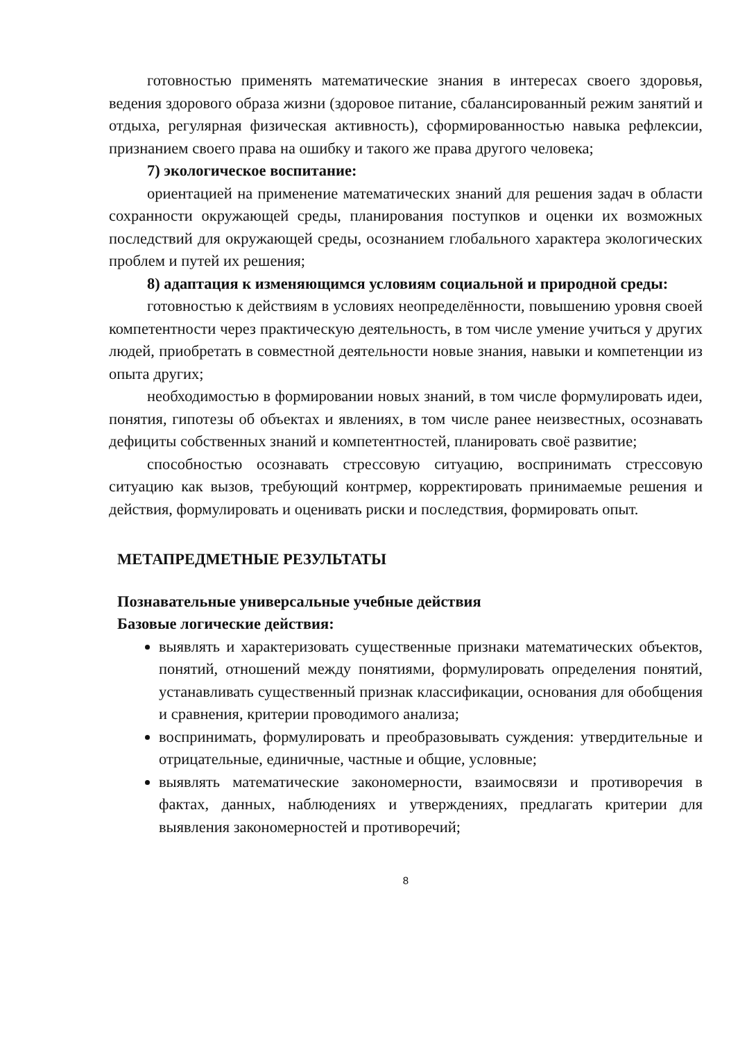готовностью применять математические знания в интересах своего здоровья, ведения здорового образа жизни (здоровое питание, сбалансированный режим занятий и отдыха, регулярная физическая активность), сформированностью навыка рефлексии, признанием своего права на ошибку и такого же права другого человека;
7) экологическое воспитание:
ориентацией на применение математических знаний для решения задач в области сохранности окружающей среды, планирования поступков и оценки их возможных последствий для окружающей среды, осознанием глобального характера экологических проблем и путей их решения;
8) адаптация к изменяющимся условиям социальной и природной среды:
готовностью к действиям в условиях неопределённости, повышению уровня своей компетентности через практическую деятельность, в том числе умение учиться у других людей, приобретать в совместной деятельности новые знания, навыки и компетенции из опыта других;
необходимостью в формировании новых знаний, в том числе формулировать идеи, понятия, гипотезы об объектах и явлениях, в том числе ранее неизвестных, осознавать дефициты собственных знаний и компетентностей, планировать своё развитие;
способностью осознавать стрессовую ситуацию, воспринимать стрессовую ситуацию как вызов, требующий контрмер, корректировать принимаемые решения и действия, формулировать и оценивать риски и последствия, формировать опыт.
МЕТАПРЕДМЕТНЫЕ РЕЗУЛЬТАТЫ
Познавательные универсальные учебные действия
Базовые логические действия:
выявлять и характеризовать существенные признаки математических объектов, понятий, отношений между понятиями, формулировать определения понятий, устанавливать существенный признак классификации, основания для обобщения и сравнения, критерии проводимого анализа;
воспринимать, формулировать и преобразовывать суждения: утвердительные и отрицательные, единичные, частные и общие, условные;
выявлять математические закономерности, взаимосвязи и противоречия в фактах, данных, наблюдениях и утверждениях, предлагать критерии для выявления закономерностей и противоречий;
8